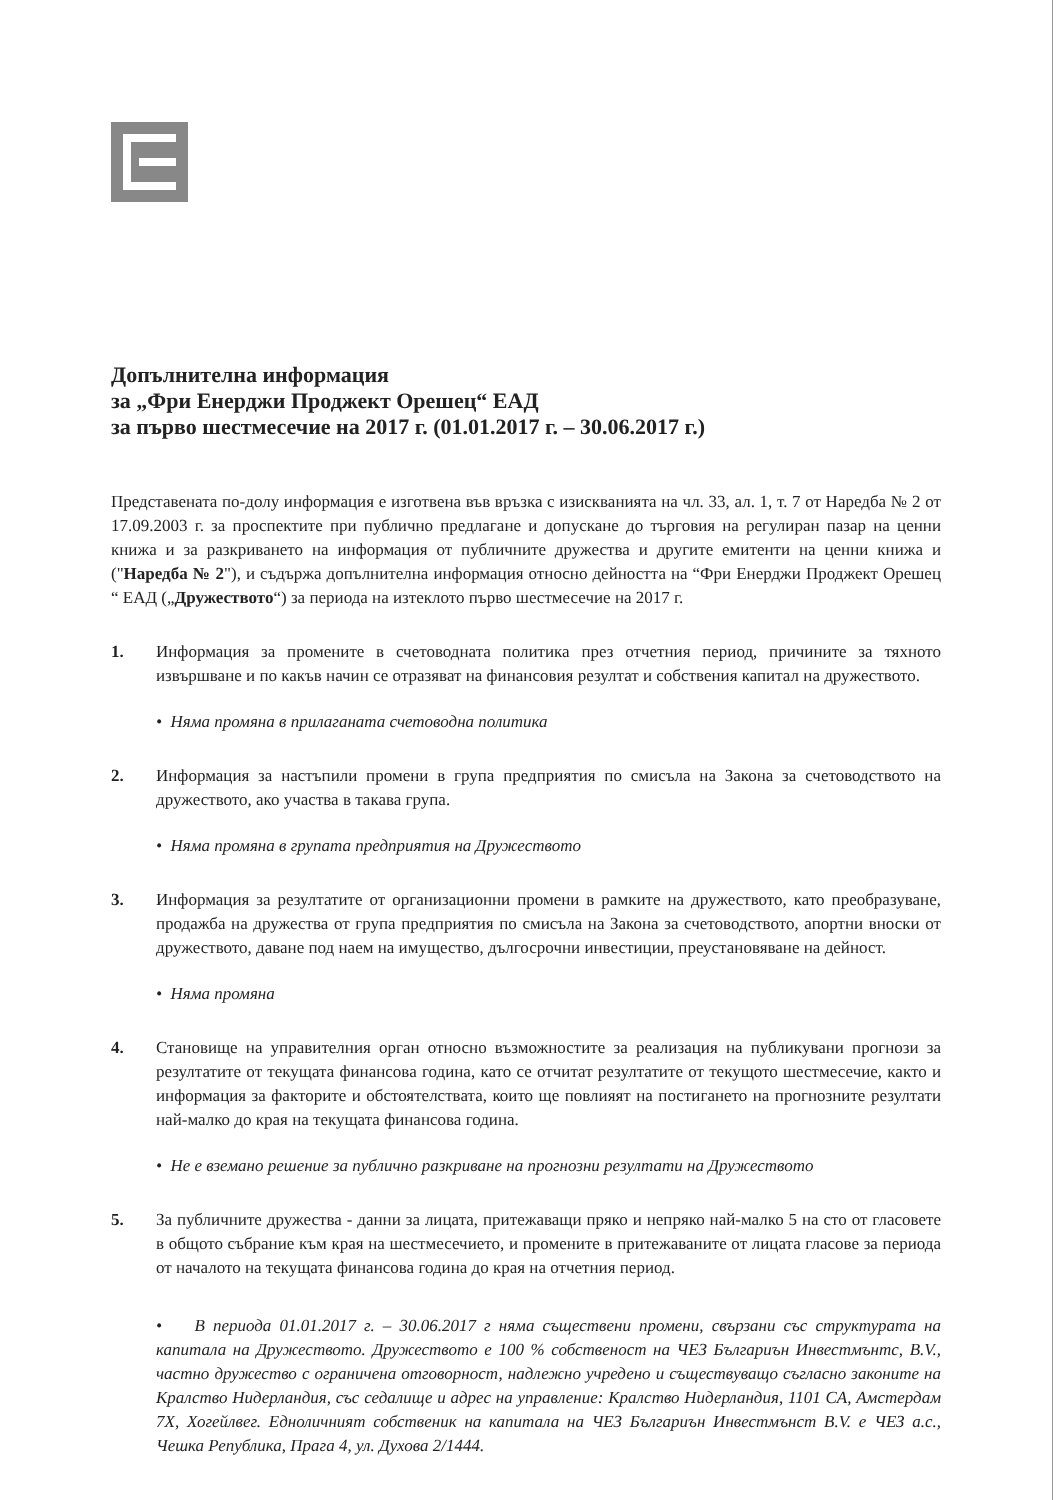Допълнителна информация
за „Фри Енерджи Проджект Орешец“ ЕАД
за първо шестмесечие на 2017 г. (01.01.2017 г. – 30.06.2017 г.)
Представената по-долу информация е изготвена във връзка с изискванията на чл. 33, ал. 1, т. 7 от Наредба № 2 от 17.09.2003 г. за проспектите при публично предлагане и допускане до търговия на регулиран пазар на ценни книжа и за разкриването на информация от публичните дружества и другите емитенти на ценни книжа и ("Наредба № 2"), и съдържа допълнителна информация относно дейността на “Фри Енерджи Проджект Орешец “ ЕАД („Дружеството“) за периода на изтеклото първо шестмесечие на 2017 г.
1. Информация за промените в счетоводната политика през отчетния период, причините за тяхното извършване и по какъв начин се отразяват на финансовия резултат и собствения капитал на дружеството.
• Няма промяна в прилаганата счетоводна политика
2. Информация за настъпили промени в група предприятия по смисъла на Закона за счетоводството на дружеството, ако участва в такава група.
• Няма промяна в групата предприятия на Дружеството
3. Информация за резултатите от организационни промени в рамките на дружеството, като преобразуване, продажба на дружества от група предприятия по смисъла на Закона за счетоводството, апортни вноски от дружеството, даване под наем на имущество, дългосрочни инвестиции, преустановяване на дейност.
• Няма промяна
4. Становище на управителния орган относно възможностите за реализация на публикувани прогнози за резултатите от текущата финансова година, като се отчитат резултатите от текущото шестмесечие, както и информация за факторите и обстоятелствата, които ще повлияят на постигането на прогнозните резултати най-малко до края на текущата финансова година.
• Не е вземано решение за публично разкриване на прогнозни резултати на Дружеството
5. За публичните дружества - данни за лицата, притежаващи пряко и непряко най-малко 5 на сто от гласовете в общото събрание към края на шестмесечието, и промените в притежаваните от лицата гласове за периода от началото на текущата финансова година до края на отчетния период.
• В периода 01.01.2017 г. – 30.06.2017 г няма съществени промени, свързани със структурата на капитала на Дружеството. Дружеството е 100 % собственост на ЧЕЗ Българиън Инвестмънтс, B.V., частно дружество с ограничена отговорност, надлежно учредено и съществуващо съгласно законите на Кралство Нидерландия, със седалище и адрес на управление: Кралство Нидерландия, 1101 CA, Амстердам 7X, Хогейлвег. Едноличният собственик на капитала на ЧЕЗ Българиън Инвестмънст B.V. е ЧЕЗ а.с., Чешка Република, Прага 4, ул. Духова 2/1444.